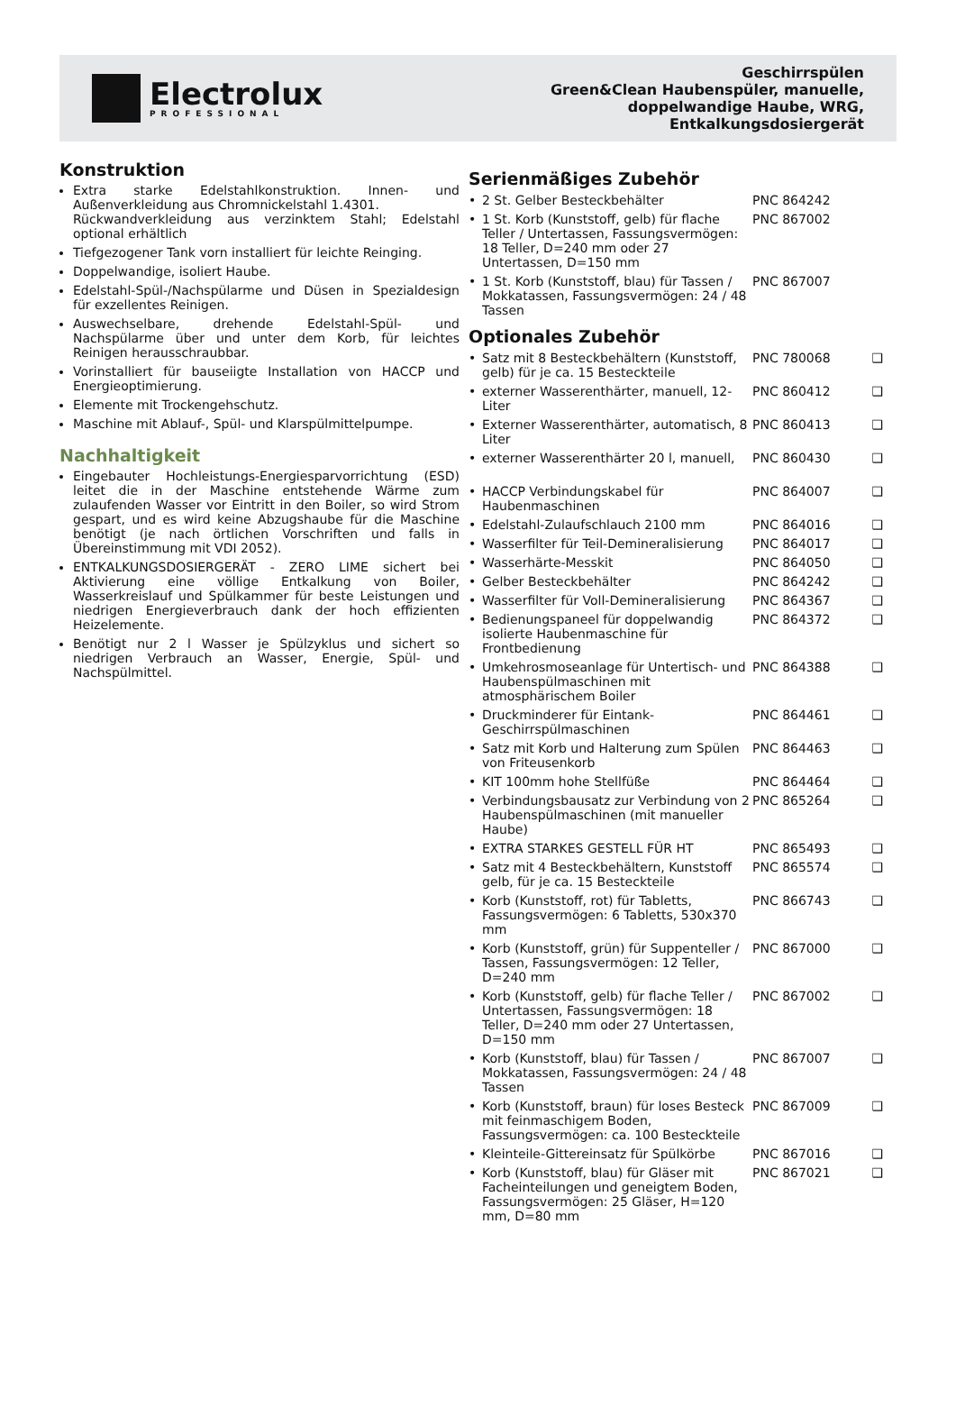Electrolux
PROFESSIONAL
Geschirrspülen
Green&Clean Haubenspüler, manuelle,
doppelwandige Haube, WRG,
Entkalkungsdosiergerät
Konstruktion
Extra starke Edelstahlkonstruktion. Innen- und Außenverkleidung aus Chromnickelstahl 1.4301.
Rückwandverkleidung aus verzinktem Stahl; Edelstahl optional erhältlich
Tiefgezogener Tank vorn installiert für leichte Reinging.
Doppelwandige, isoliert Haube.
Edelstahl-Spül-/Nachspülarme und Düsen in Spezialdesign für exzellentes Reinigen.
Auswechselbare, drehende Edelstahl-Spül- und Nachspülarme über und unter dem Korb, für leichtes Reinigen herausschraubbar.
Vorinstalliert für bauseiigte Installation von HACCP und Energieoptimierung.
Elemente mit Trockengehschutz.
Maschine mit Ablauf-, Spül- und Klarspülmittelpumpe.
Nachhaltigkeit
Eingebauter Hochleistungs-Energiesparvorrichtung (ESD) leitet die in der Maschine entstehende Wärme zum zulaufenden Wasser vor Eintritt in den Boiler, so wird Strom gespart, und es wird keine Abzugshaube für die Maschine benötigt (je nach örtlichen Vorschriften und falls in Übereinstimmung mit VDI 2052).
ENTKALKUNGSDOSIERGERÄT - ZERO LIME sichert bei Aktivierung eine völlige Entkalkung von Boiler, Wasserkreislauf und Spülkammer für beste Leistungen und niedrigen Energieverbrauch dank der hoch effizienten Heizelemente.
Benötigt nur 2 l Wasser je Spülzyklus und sichert so niedrigen Verbrauch an Wasser, Energie, Spül- und Nachspülmittel.
Serienmäßiges Zubehör
| • | 2 St. Gelber Besteckbehälter | PNC 864242 | |
| • | 1 St. Korb (Kunststoff, gelb) für flache Teller / Untertassen, Fassungsvermögen: 18 Teller, D=240 mm oder 27 Untertassen, D=150 mm | PNC 867002 | |
| • | 1 St. Korb (Kunststoff, blau) für Tassen / Mokkatassen, Fassungsvermögen: 24 / 48 Tassen | PNC 867007 | |
Optionales Zubehör
| • | Satz mit 8 Besteckbehältern (Kunststoff, gelb) für je ca. 15 Besteckteile | PNC 780068 | ❑ |
| • | externer Wasserenthärter, manuell, 12-Liter | PNC 860412 | ❑ |
| • | Externer Wasserenthärter, automatisch, 8 Liter | PNC 860413 | ❑ |
| • | externer Wasserenthärter 20 l, manuell, | PNC 860430 | ❑ |
| • | HACCP Verbindungskabel für Haubenmaschinen | PNC 864007 | ❑ |
| • | Edelstahl-Zulaufschlauch 2100 mm | PNC 864016 | ❑ |
| • | Wasserfilter für Teil-Demineralisierung | PNC 864017 | ❑ |
| • | Wasserhärte-Messkit | PNC 864050 | ❑ |
| • | Gelber Besteckbehälter | PNC 864242 | ❑ |
| • | Wasserfilter für Voll-Demineralisierung | PNC 864367 | ❑ |
| • | Bedienungspaneel für doppelwandig isolierte Haubenmaschine für Frontbedienung | PNC 864372 | ❑ |
| • | Umkehrosmoseanlage für Untertisch- und Haubenspülmaschinen mit atmosphärischem Boiler | PNC 864388 | ❑ |
| • | Druckminderer für Eintank-Geschirrspülmaschinen | PNC 864461 | ❑ |
| • | Satz mit Korb und Halterung zum Spülen von Friteusenkorb | PNC 864463 | ❑ |
| • | KIT 100mm hohe Stellfüße | PNC 864464 | ❑ |
| • | Verbindungsbausatz zur Verbindung von 2 Haubenspülmaschinen (mit manueller Haube) | PNC 865264 | ❑ |
| • | EXTRA STARKES GESTELL FÜR HT | PNC 865493 | ❑ |
| • | Satz mit 4 Besteckbehältern, Kunststoff gelb, für je ca. 15 Besteckteile | PNC 865574 | ❑ |
| • | Korb (Kunststoff, rot) für Tabletts, Fassungsvermögen: 6 Tabletts, 530x370 mm | PNC 866743 | ❑ |
| • | Korb (Kunststoff, grün) für Suppenteller / Tassen, Fassungsvermögen: 12 Teller, D=240 mm | PNC 867000 | ❑ |
| • | Korb (Kunststoff, gelb) für flache Teller / Untertassen, Fassungsvermögen: 18 Teller, D=240 mm oder 27 Untertassen, D=150 mm | PNC 867002 | ❑ |
| • | Korb (Kunststoff, blau) für Tassen / Mokkatassen, Fassungsvermögen: 24 / 48 Tassen | PNC 867007 | ❑ |
| • | Korb (Kunststoff, braun) für loses Besteck mit feinmaschigem Boden, Fassungsvermögen: ca. 100 Besteckteile | PNC 867009 | ❑ |
| • | Kleinteile-Gittereinsatz für Spülkörbe | PNC 867016 | ❑ |
| • | Korb (Kunststoff, blau) für Gläser mit Facheinteilungen und geneigtem Boden, Fassungsvermögen: 25 Gläser, H=120 mm, D=80 mm | PNC 867021 | ❑ |